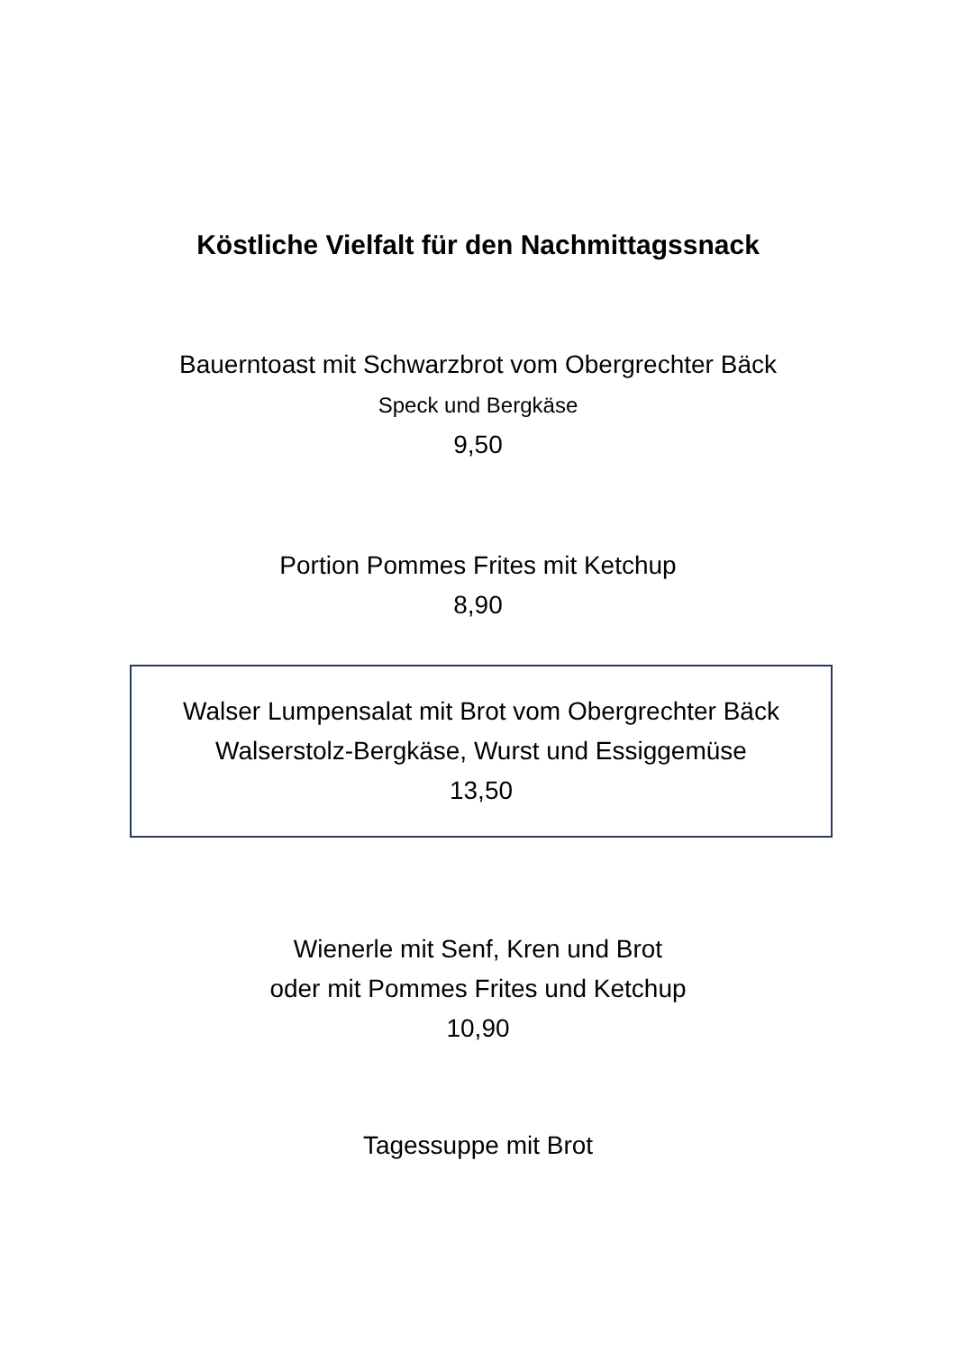Köstliche Vielfalt für den Nachmittagssnack
Bauerntoast mit Schwarzbrot vom Obergrechter Bäck
Speck und Bergkäse
9,50
Portion Pommes Frites mit Ketchup
8,90
Walser Lumpensalat mit Brot vom Obergrechter Bäck
Walserstolz-Bergkäse, Wurst und Essiggemüse
13,50
Wienerle mit Senf, Kren und Brot
oder mit Pommes Frites und Ketchup
10,90
Tagessuppe mit Brot